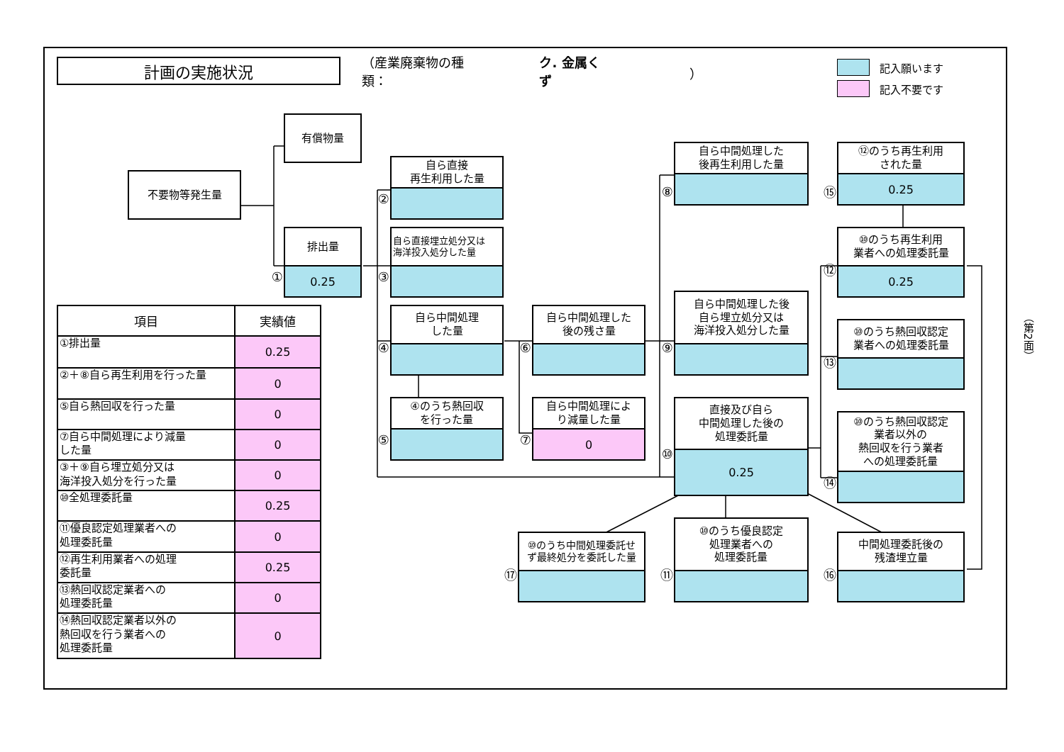計画の実施状況
（産業廃棄物の種類： ク. 金属くず ）
記入願います
記入不要です
有償物量
不要物等発生量
①
排出量
0.25
②
自ら直接
再生利用した量
③
自ら直接埋立処分又は
海洋投入処分した量
④
自ら中間処理
した量
⑤
④のうち熱回収
を行った量
⑥
自ら中間処理した
後の残さ量
⑦
自ら中間処理によ
り減量した量
0
⑧
自ら中間処理した
後再生利用した量
⑨
自ら中間処理した後
自ら埋立処分又は
海洋投入処分した量
⑩
直接及び自ら
中間処理した後の
処理委託量
0.25
⑰
⑩のうち中間処理委託せ
ず最終処分を委託した量
⑪
⑩のうち優良認定
処理業者への
処理委託量
⑮
⑫のうち再生利用
された量
0.25
⑫
⑩のうち再生利用
業者への処理委託量
0.25
⑬
⑩のうち熱回収認定
業者への処理委託量
⑭
⑩のうち熱回収認定
業者以外の
熱回収を行う業者
への処理委託量
⑯
中間処理委託後の
残渣埋立量
| 項目 | 実績値 |
| --- | --- |
| ①排出量 | 0.25 |
| ②＋⑧自ら再生利用を行った量 | 0 |
| ⑤自ら熱回収を行った量 | 0 |
| ⑦自ら中間処理により減量 した量 | 0 |
| ③＋⑨自ら埋立処分又は 海洋投入処分を行った量 | 0 |
| ⑩全処理委託量 | 0.25 |
| ⑪優良認定処理業者への 処理委託量 | 0 |
| ⑫再生利用業者への処理 委託量 | 0.25 |
| ⑬熱回収認定業者への 処理委託量 | 0 |
| ⑭熱回収認定業者以外の 熱回収を行う業者への 処理委託量 | 0 |
（第2面）